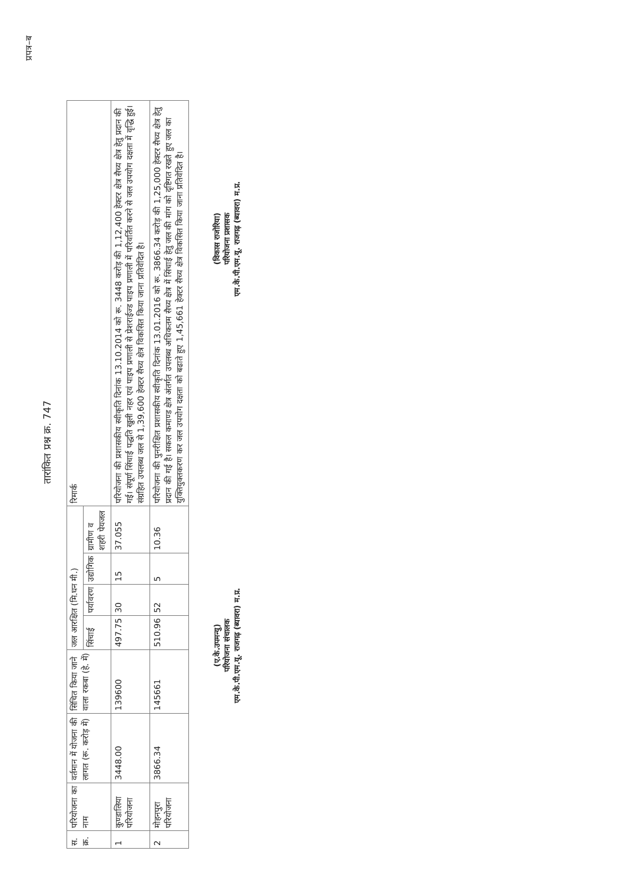प्रपत्र–ब
तारांकित प्रश्न क्र. 747
| स. क्र. | परियोजना का नाम | वर्तमान में योजना की लागत (रू. करोड़ में) | सिंचित किया जाने वाला रकबा (हे. में) | जल आरक्षित (मि.घन मी.) | | | | रिमार्क |
| --- | --- | --- | --- | --- | --- | --- | --- | --- |
| | | | | सिंचाई | पर्यावरण | उद्योगिक | ग्रामीण व शहरी पेयजल | |
| 1 | कुण्डालिया परियोजना | 3448.00 | 139600 | 497.75 | 30 | 15 | 37.055 | परियोजना की प्रशासकीय स्वीकृति दिनांक 13.10.2014 को रू. 3448 करोड़ की 1,12,400 हेक्टर क्षेत्र सैच्य क्षेत्र हेतु प्रदान की गई। संपूर्ण सिंचाई पद्धति खुली नहर एवं पाइप प्रणाली से प्रेशराईज्ड पाइप प्रणाली में परिवर्तित करने से जल उपयोग दक्षता में वृद्धि हुई। संग्रहित उपलब्ध जल से 1,39,600 हेक्टर सैच्य क्षेत्र विकसित किया जाना प्रतिवेदित है। |
| 2 | मोहनपुरा परियोजना | 3866.34 | 145661 | 510.96 | 52 | 5 | 10.36 | परियोजना की पुनरीक्षित प्रशासकीय स्वीकृति दिनांक 13.01.2016 को रू. 3866.34 करोड़ की 1,25,000 हेक्टर सैच्य क्षेत्र हेतु प्रदान की गई है। सकल कमाण्ड क्षेत्र अंतर्गत उपलब्ध अधिकतम सैच्य क्षेत्र में सिंचाई हेतु जल की मांग को दृष्टिगत रखते हुए जल का युक्तियुक्तकरण कर जल उपयोग दक्षता को बढाते हुए 1,45,661 हेक्टर सैच्य क्षेत्र विकसित किया जाना प्रतिवेदित है। |
(ए.के.उपमन्यु)
परियोजना संचालक
एम.के.पी.एम.यू. राजगढ़ (ब्यावरा) म.प्र.
(विकास राजोरिया)
परियोजना प्रशासक
एम.के.पी.एम.यू. राजगढ़ (ब्यावरा) म.प्र.